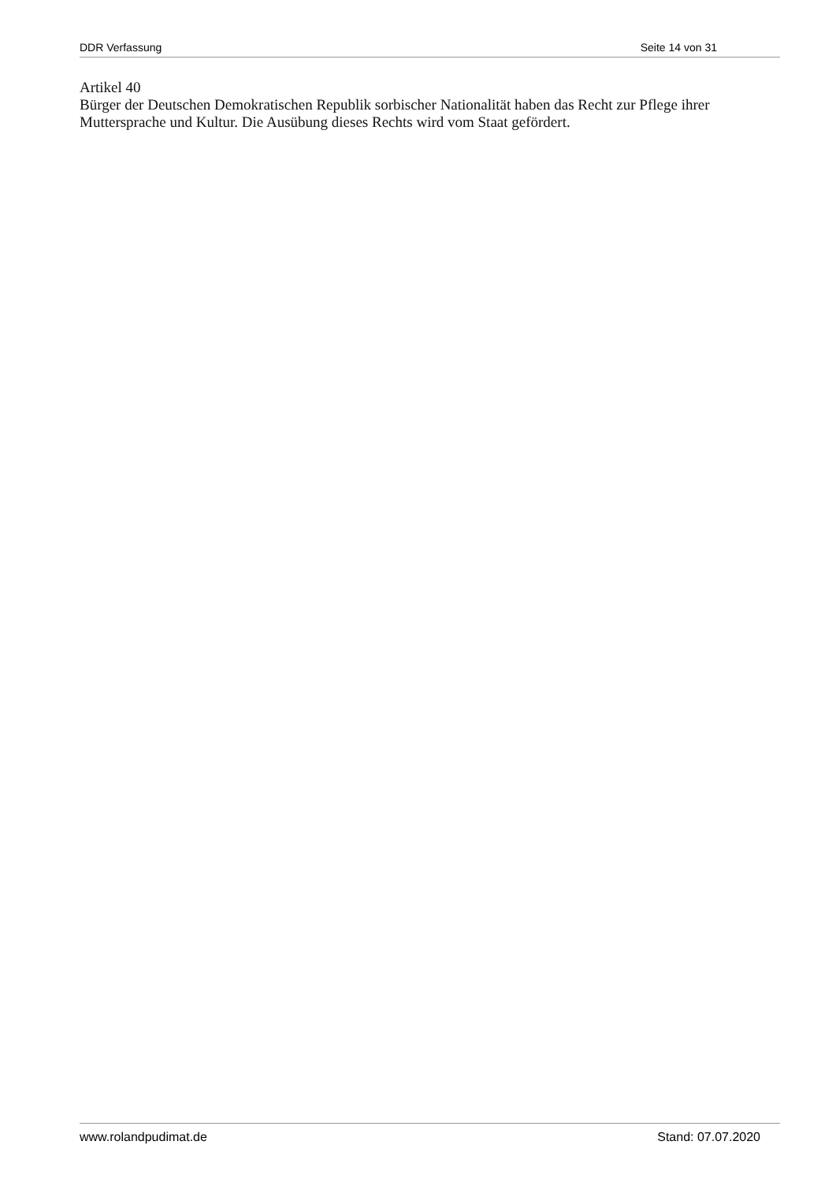DDR Verfassung Seite 14 von 31
Artikel 40
Bürger der Deutschen Demokratischen Republik sorbischer Nationalität haben das Recht zur Pflege ihrer Muttersprache und Kultur. Die Ausübung dieses Rechts wird vom Staat gefördert.
www.rolandpudimat.de Stand: 07.07.2020